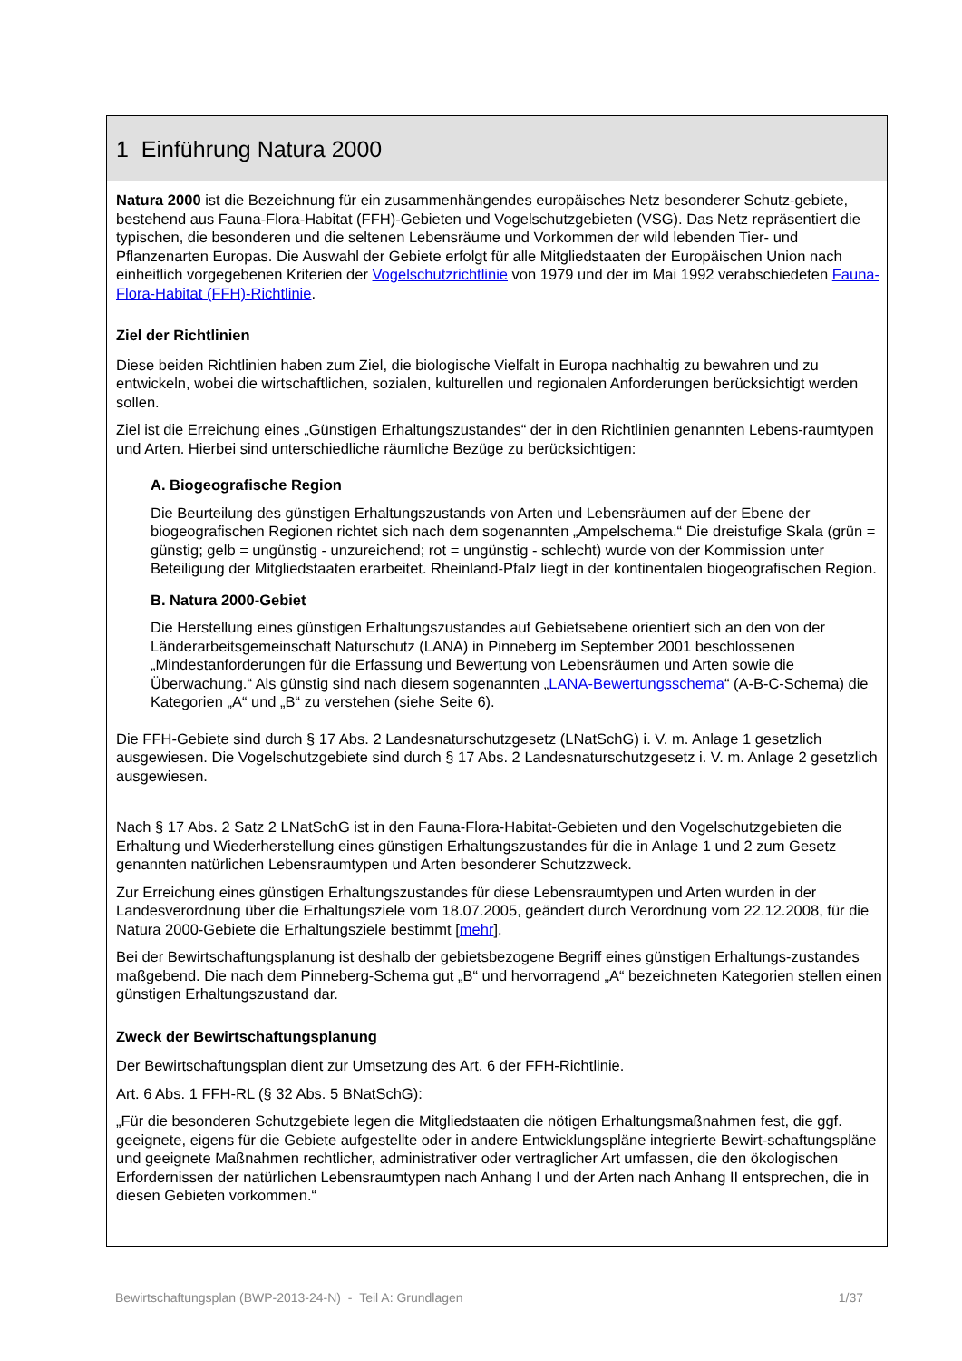1 Einführung Natura 2000
Natura 2000 ist die Bezeichnung für ein zusammenhängendes europäisches Netz besonderer Schutz-gebiete, bestehend aus Fauna-Flora-Habitat (FFH)-Gebieten und Vogelschutzgebieten (VSG). Das Netz repräsentiert die typischen, die besonderen und die seltenen Lebensräume und Vorkommen der wild lebenden Tier- und Pflanzenarten Europas. Die Auswahl der Gebiete erfolgt für alle Mitgliedstaaten der Europäischen Union nach einheitlich vorgegebenen Kriterien der Vogelschutzrichtlinie von 1979 und der im Mai 1992 verabschiedeten Fauna-Flora-Habitat (FFH)-Richtlinie.
Ziel der Richtlinien
Diese beiden Richtlinien haben zum Ziel, die biologische Vielfalt in Europa nachhaltig zu bewahren und zu entwickeln, wobei die wirtschaftlichen, sozialen, kulturellen und regionalen Anforderungen berücksichtigt werden sollen.
Ziel ist die Erreichung eines „Günstigen Erhaltungszustandes“ der in den Richtlinien genannten Lebens-raumtypen und Arten. Hierbei sind unterschiedliche räumliche Bezüge zu berücksichtigen:
A. Biogeografische Region
Die Beurteilung des günstigen Erhaltungszustands von Arten und Lebensräumen auf der Ebene der biogeografischen Regionen richtet sich nach dem sogenannten „Ampelschema.“ Die dreistufige Skala (grün = günstig; gelb = ungünstig - unzureichend; rot = ungünstig - schlecht) wurde von der Kommission unter Beteiligung der Mitgliedstaaten erarbeitet. Rheinland-Pfalz liegt in der kontinentalen biogeografischen Region.
B. Natura 2000-Gebiet
Die Herstellung eines günstigen Erhaltungszustandes auf Gebietsebene orientiert sich an den von der Länderarbeitsgemeinschaft Naturschutz (LANA) in Pinneberg im September 2001 beschlossenen „Mindestanforderungen für die Erfassung und Bewertung von Lebensräumen und Arten sowie die Überwachung.“ Als günstig sind nach diesem sogenannten „LANA-Bewertungsschema“ (A-B-C-Schema) die Kategorien „A“ und „B“ zu verstehen (siehe Seite 6).
Die FFH-Gebiete sind durch § 17 Abs. 2 Landesnaturschutzgesetz (LNatSchG) i. V. m. Anlage 1 gesetzlich ausgewiesen. Die Vogelschutzgebiete sind durch § 17 Abs. 2 Landesnaturschutzgesetz i. V. m. Anlage 2 gesetzlich ausgewiesen.
Nach § 17 Abs. 2 Satz 2 LNatSchG ist in den Fauna-Flora-Habitat-Gebieten und den Vogelschutzgebieten die Erhaltung und Wiederherstellung eines günstigen Erhaltungszustandes für die in Anlage 1 und 2 zum Gesetz genannten natürlichen Lebensraumtypen und Arten besonderer Schutzzweck.
Zur Erreichung eines günstigen Erhaltungszustandes für diese Lebensraumtypen und Arten wurden in der Landesverordnung über die Erhaltungsziele vom 18.07.2005, geändert durch Verordnung vom 22.12.2008, für die Natura 2000-Gebiete die Erhaltungsziele bestimmt [mehr].
Bei der Bewirtschaftungsplanung ist deshalb der gebietsbezogene Begriff eines günstigen Erhaltungs-zustandes maßgebend. Die nach dem Pinneberg-Schema gut „B“ und hervorragend „A“ bezeichneten Kategorien stellen einen günstigen Erhaltungszustand dar.
Zweck der Bewirtschaftungsplanung
Der Bewirtschaftungsplan dient zur Umsetzung des Art. 6 der FFH-Richtlinie.
Art. 6 Abs. 1 FFH-RL (§ 32 Abs. 5 BNatSchG):
„Für die besonderen Schutzgebiete legen die Mitgliedstaaten die nötigen Erhaltungsmaßnahmen fest, die ggf. geeignete, eigens für die Gebiete aufgestellte oder in andere Entwicklungspläne integrierte Bewirt-schaftungspläne und geeignete Maßnahmen rechtlicher, administrativer oder vertraglicher Art umfassen, die den ökologischen Erfordernissen der natürlichen Lebensraumtypen nach Anhang I und der Arten nach Anhang II entsprechen, die in diesen Gebieten vorkommen.“
Bewirtschaftungsplan (BWP-2013-24-N) - Teil A: Grundlagen 1/37